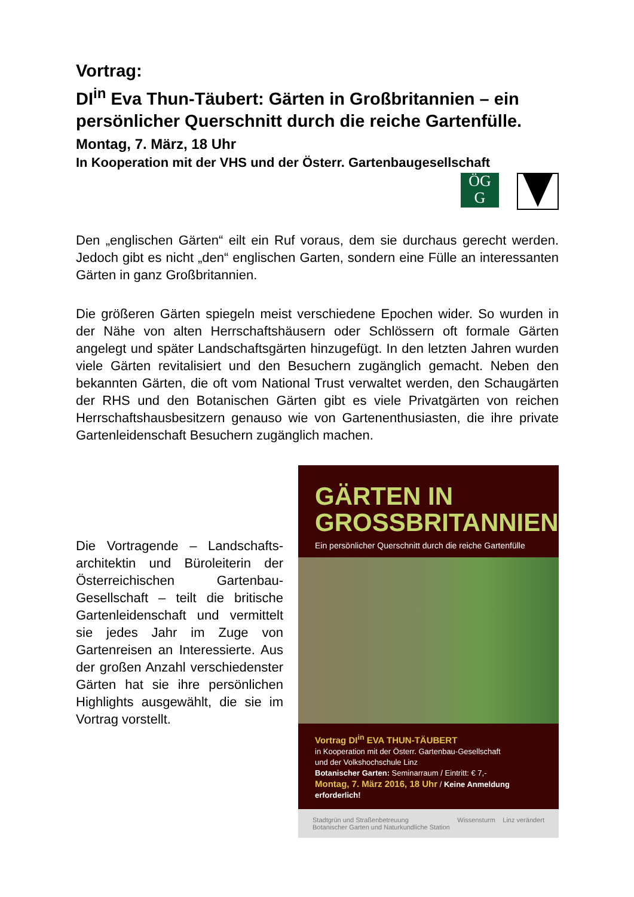Vortrag:
DI<sup>in</sup> Eva Thun-Täubert: Gärten in Großbritannien – ein persönlicher Querschnitt durch die reiche Gartenfülle. Montag, 7. März, 18 Uhr
In Kooperation mit der VHS und der Österr. Gartenbaugesellschaft
ÖG
G
Den „englischen Gärten“ eilt ein Ruf voraus, dem sie durchaus gerecht werden. Jedoch gibt es nicht „den“ englischen Garten, sondern eine Fülle an interessanten Gärten in ganz Großbritannien.
Die größeren Gärten spiegeln meist verschiedene Epochen wider. So wurden in der Nähe von alten Herrschaftshäusern oder Schlössern oft formale Gärten angelegt und später Landschaftsgärten hinzugefügt. In den letzten Jahren wurden viele Gärten revitalisiert und den Besuchern zugänglich gemacht. Neben den bekannten Gärten, die oft vom National Trust verwaltet werden, den Schaugärten der RHS und den Botanischen Gärten gibt es viele Privatgärten von reichen Herrschaftshausbesitzern genauso wie von Gartenenthusiasten, die ihre private Gartenleidenschaft Besuchern zugänglich machen.
Die Vortragende – Landschafts-architektin und Büroleiterin der Österreichischen Gartenbau-Gesellschaft – teilt die britische Gartenleidenschaft und vermittelt sie jedes Jahr im Zuge von Gartenreisen an Interessierte. Aus der großen Anzahl verschiedenster Gärten hat sie ihre persönlichen Highlights ausgewählt, die sie im Vortrag vorstellt.
GÄRTEN IN
GROSSBRITANNIEN
Ein persönlicher Querschnitt durch die reiche Gartenfülle
Vortrag DI<sup>in</sup> EVA THUN-TÄUBERT
in Kooperation mit der Österr. Gartenbau-Gesellschaft
und der Volkshochschule Linz
Botanischer Garten: Seminarraum / Eintritt: € 7,-
Montag, 7. März 2016, 18 Uhr / Keine Anmeldung erforderlich!
Stadtgrün und Straßenbetreuung
Botanischer Garten und Naturkundliche Station Wissensturm Linz verändert